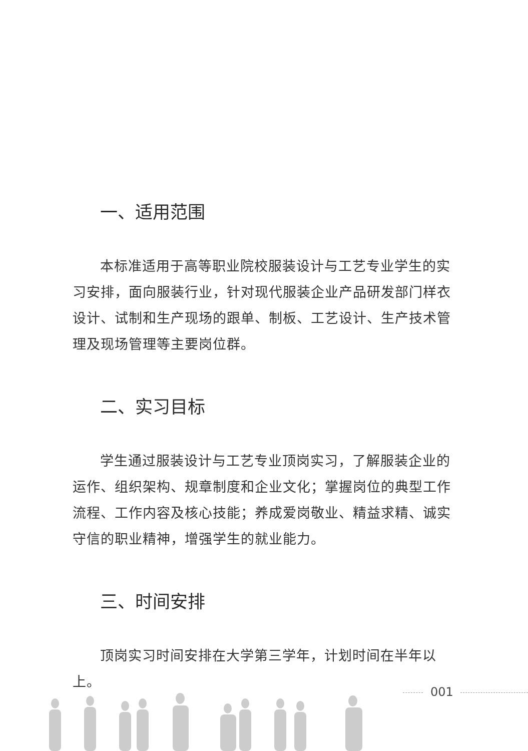一、适用范围
本标准适用于高等职业院校服装设计与工艺专业学生的实习安排，面向服装行业，针对现代服装企业产品研发部门样衣设计、试制和生产现场的跟单、制板、工艺设计、生产技术管理及现场管理等主要岗位群。
二、实习目标
学生通过服装设计与工艺专业顶岗实习，了解服装企业的运作、组织架构、规章制度和企业文化；掌握岗位的典型工作流程、工作内容及核心技能；养成爱岗敬业、精益求精、诚实守信的职业精神，增强学生的就业能力。
三、时间安排
顶岗实习时间安排在大学第三学年，计划时间在半年以上。
001